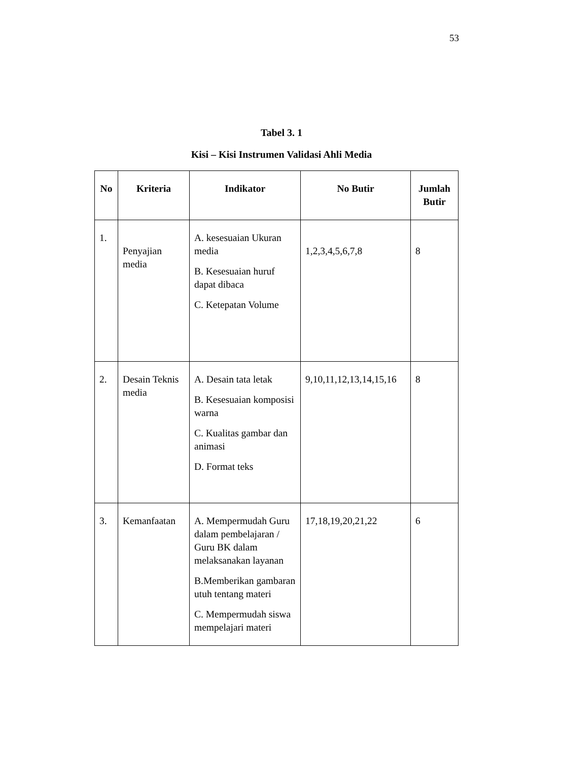53
Tabel 3. 1
Kisi – Kisi Instrumen Validasi Ahli Media
| No | Kriteria | Indikator | No Butir | Jumlah Butir |
| --- | --- | --- | --- | --- |
| 1. | Penyajian media | A. kesesuaian Ukuran media B. Kesesuaian huruf dapat dibaca C. Ketepatan Volume | 1,2,3,4,5,6,7,8 | 8 |
| 2. | Desain Teknis media | A. Desain tata letak B. Kesesuaian komposisi warna C. Kualitas gambar dan animasi D. Format teks | 9,10,11,12,13,14,15,16 | 8 |
| 3. | Kemanfaatan | A. Mempermudah Guru dalam pembelajaran / Guru BK dalam melaksanakan layanan B.Memberikan gambaran utuh tentang materi C. Mempermudah siswa mempelajari materi | 17,18,19,20,21,22 | 6 |